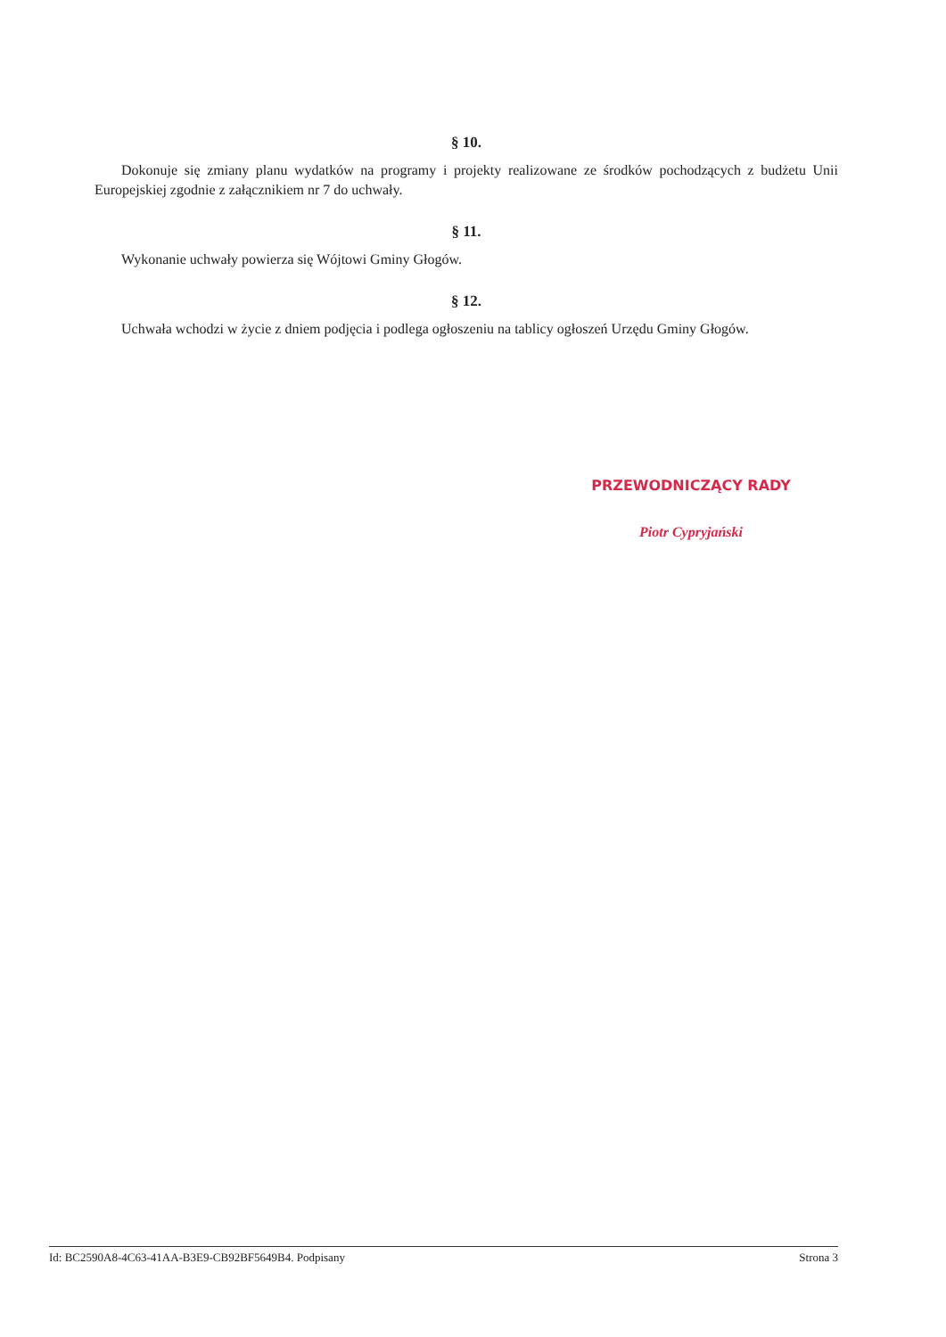§ 10.
Dokonuje się zmiany planu wydatków na programy i projekty realizowane ze środków pochodzących z budżetu Unii Europejskiej zgodnie z załącznikiem nr 7 do uchwały.
§ 11.
Wykonanie uchwały powierza się Wójtowi Gminy Głogów.
§ 12.
Uchwała wchodzi w życie z dniem podjęcia i podlega ogłoszeniu na tablicy ogłoszeń Urzędu Gminy Głogów.
PRZEWODNICZĄCY RADY
Piotr Cypryjański
Id: BC2590A8-4C63-41AA-B3E9-CB92BF5649B4. Podpisany Strona 3